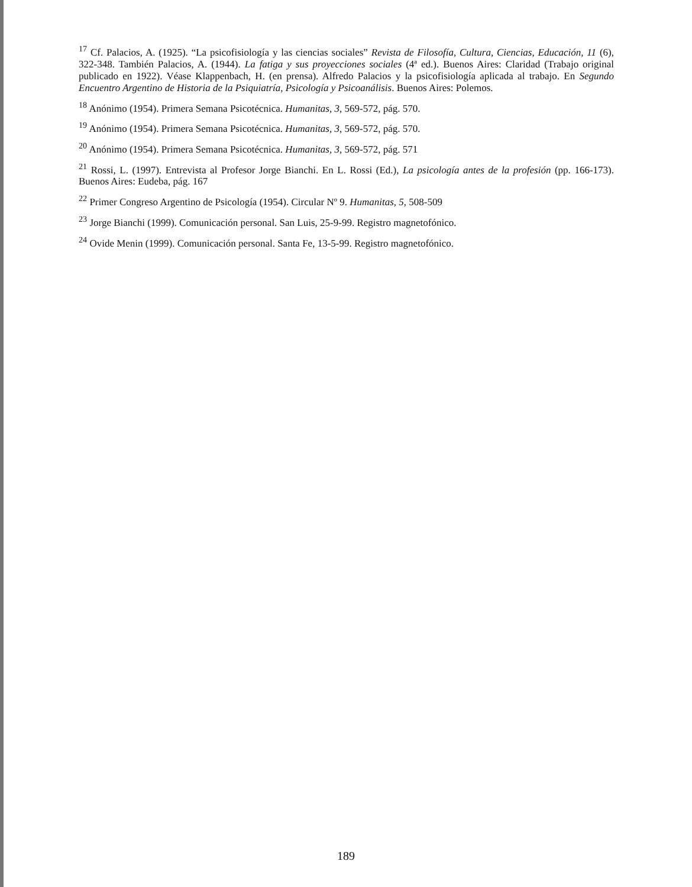<sup>17</sup> Cf. Palacios, A. (1925). “La psicofisiología y las ciencias sociales” Revista de Filosofía, Cultura, Ciencias, Educación, 11 (6), 322-348. También Palacios, A. (1944). La fatiga y sus proyecciones sociales (4ª ed.). Buenos Aires: Claridad (Trabajo original publicado en 1922). Véase Klappenbach, H. (en prensa). Alfredo Palacios y la psicofisiología aplicada al trabajo. En Segundo Encuentro Argentino de Historia de la Psiquiatría, Psicología y Psicoanálisis. Buenos Aires: Polemos.
<sup>18</sup> Anónimo (1954). Primera Semana Psicotécnica. Humanitas, 3, 569-572, pág. 570.
<sup>19</sup> Anónimo (1954). Primera Semana Psicotécnica. Humanitas, 3, 569-572, pág. 570.
<sup>20</sup> Anónimo (1954). Primera Semana Psicotécnica. Humanitas, 3, 569-572, pág. 571
<sup>21</sup> Rossi, L. (1997). Entrevista al Profesor Jorge Bianchi. En L. Rossi (Ed.), La psicología antes de la profesión (pp. 166-173). Buenos Aires: Eudeba, pág. 167
<sup>22</sup> Primer Congreso Argentino de Psicología (1954). Circular Nº 9. Humanitas, 5, 508-509
<sup>23</sup> Jorge Bianchi (1999). Comunicación personal. San Luis, 25-9-99. Registro magnetofónico.
<sup>24</sup> Ovide Menin (1999). Comunicación personal. Santa Fe, 13-5-99. Registro magnetofónico.
189